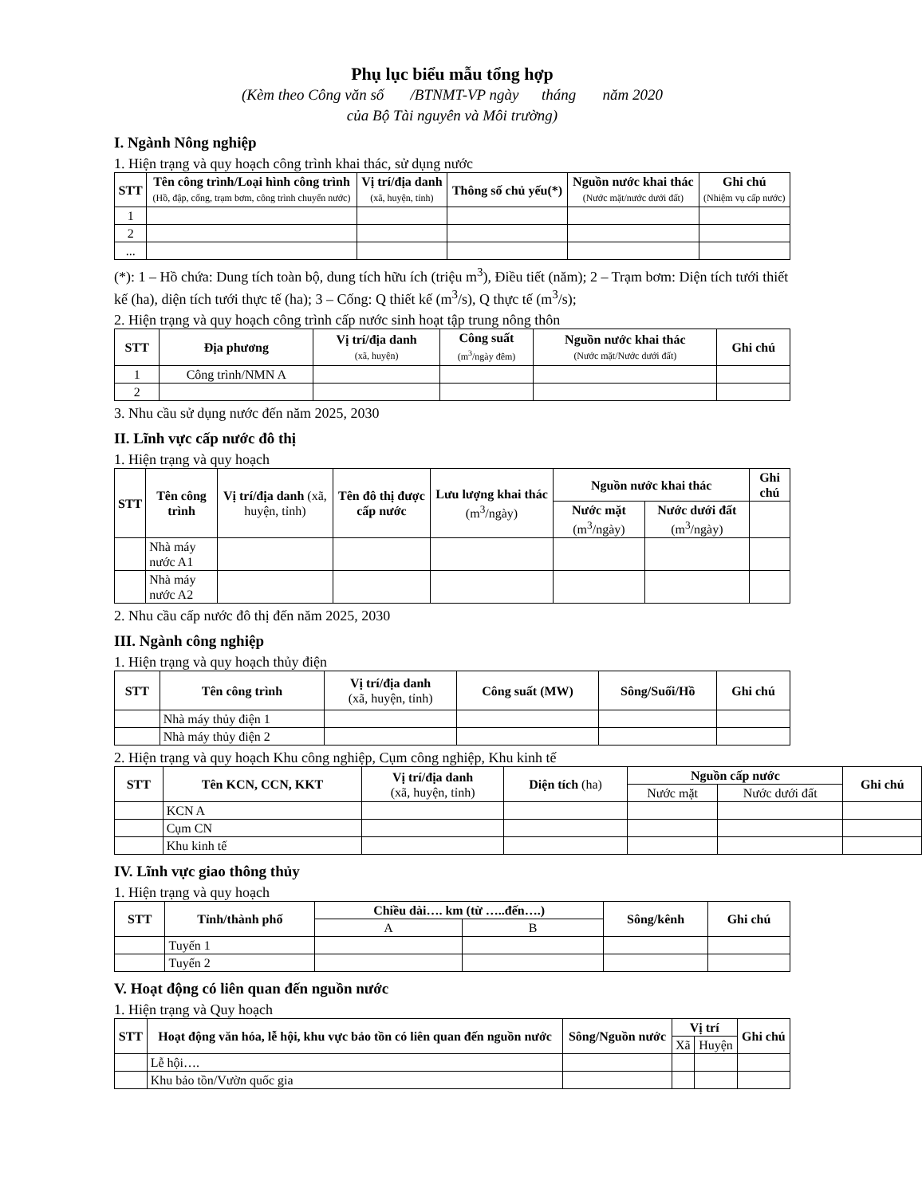Phụ lục biểu mẫu tổng hợp
(Kèm theo Công văn số /BTNMT-VP ngày tháng năm 2020
của Bộ Tài nguyên và Môi trường)
I. Ngành Nông nghiệp
1. Hiện trạng và quy hoạch công trình khai thác, sử dụng nước
| STT | Tên công trình/Loại hình công trình (Hồ, đập, cống, trạm bơm, công trình chuyển nước) | Vị trí/địa danh (xã, huyện, tỉnh) | Thông số chủ yếu(*) | Nguồn nước khai thác (Nước mặt/nước dưới đất) | Ghi chú (Nhiệm vụ cấp nước) |
| --- | --- | --- | --- | --- | --- |
| 1 | | | | | |
| 2 | | | | | |
| ... | | | | | |
(*): 1 – Hồ chứa: Dung tích toàn bộ, dung tích hữu ích (triệu m<sup>3</sup>), Điều tiết (năm); 2 – Trạm bơm: Diện tích tưới thiết kế (ha), diện tích tưới thực tế (ha); 3 – Cống: Q thiết kế (m<sup>3</sup>/s), Q thực tế (m<sup>3</sup>/s);
2. Hiện trạng và quy hoạch công trình cấp nước sinh hoạt tập trung nông thôn
| STT | Địa phương | Vị trí/địa danh (xã, huyện) | Công suất (m<sup>3</sup>/ngày đêm) | Nguồn nước khai thác (Nước mặt/Nước dưới đất) | Ghi chú |
| --- | --- | --- | --- | --- | --- |
| 1 | Công trình/NMN A | | | | |
| 2 | | | | | |
3. Nhu cầu sử dụng nước đến năm 2025, 2030
II. Lĩnh vực cấp nước đô thị
1. Hiện trạng và quy hoạch
| STT | Tên công trình | Vị trí/địa danh (xã, huyện, tỉnh) | Tên đô thị được cấp nước | Lưu lượng khai thác (m<sup>3</sup>/ngày) | Nguồn nước khai thác | | Ghi chú |
| --- | --- | --- | --- | --- | --- | --- | --- |
| | | | | | Nước mặt (m<sup>3</sup>/ngày) | Nước dưới đất (m<sup>3</sup>/ngày) | |
| | Nhà máy nước A1 | | | | | | |
| | Nhà máy nước A2 | | | | | | |
2. Nhu cầu cấp nước đô thị đến năm 2025, 2030
III. Ngành công nghiệp
1. Hiện trạng và quy hoạch thủy điện
| STT | Tên công trình | Vị trí/địa danh (xã, huyện, tỉnh) | Công suất (MW) | Sông/Suối/Hồ | Ghi chú |
| --- | --- | --- | --- | --- | --- |
| | Nhà máy thủy điện 1 | | | | |
| | Nhà máy thủy điện 2 | | | | |
2. Hiện trạng và quy hoạch Khu công nghiệp, Cụm công nghiệp, Khu kinh tế
| STT | Tên KCN, CCN, KKT | Vị trí/địa danh (xã, huyện, tỉnh) | Diện tích (ha) | Nguồn cấp nước | | Ghi chú |
| --- | --- | --- | --- | --- | --- | --- |
| | | | | Nước mặt | Nước dưới đất | |
| | KCN A | | | | | |
| | Cụm CN | | | | | |
| | Khu kinh tế | | | | | |
IV. Lĩnh vực giao thông thủy
1. Hiện trạng và quy hoạch
| STT | Tỉnh/thành phố | Chiều dài…. km (từ …..đến….) | | Sông/kênh | Ghi chú |
| --- | --- | --- | --- | --- | --- |
| | | A | B | | |
| | Tuyến 1 | | | | |
| | Tuyến 2 | | | | |
V. Hoạt động có liên quan đến nguồn nước
1. Hiện trạng và Quy hoạch
| STT | Hoạt động văn hóa, lễ hội, khu vực bảo tồn có liên quan đến nguồn nước | Sông/Nguồn nước | Vị trí | | Ghi chú |
| --- | --- | --- | --- | --- | --- |
| | | | Xã | Huyện | |
| | Lễ hội…. | | | | |
| | Khu bảo tồn/Vườn quốc gia | | | | |